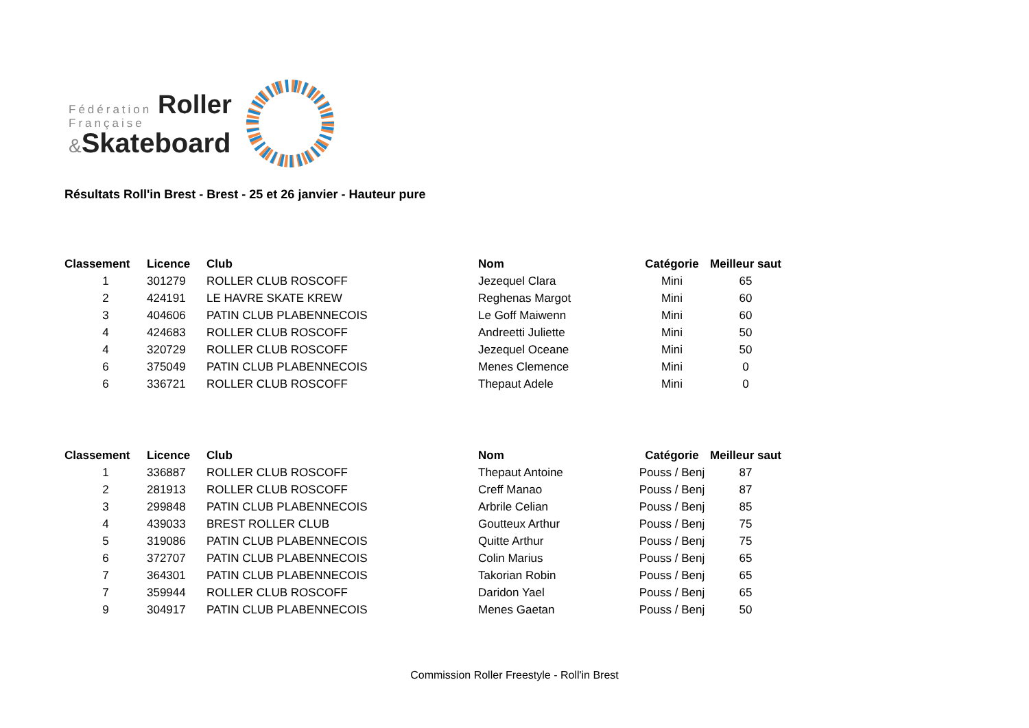Fédération Roller
Française
&Skateboard
Résultats Roll'in Brest - Brest - 25 et 26 janvier - Hauteur pure
| Classement | Licence | Club | Nom | Catégorie | Meilleur saut |
| --- | --- | --- | --- | --- | --- |
| 1 | 301279 | ROLLER CLUB ROSCOFF | Jezequel Clara | Mini | 65 |
| 2 | 424191 | LE HAVRE SKATE KREW | Reghenas Margot | Mini | 60 |
| 3 | 404606 | PATIN CLUB PLABENNECOIS | Le Goff Maiwenn | Mini | 60 |
| 4 | 424683 | ROLLER CLUB ROSCOFF | Andreetti Juliette | Mini | 50 |
| 4 | 320729 | ROLLER CLUB ROSCOFF | Jezequel Oceane | Mini | 50 |
| 6 | 375049 | PATIN CLUB PLABENNECOIS | Menes Clemence | Mini | 0 |
| 6 | 336721 | ROLLER CLUB ROSCOFF | Thepaut Adele | Mini | 0 |
| Classement | Licence | Club | Nom | Catégorie | Meilleur saut |
| --- | --- | --- | --- | --- | --- |
| 1 | 336887 | ROLLER CLUB ROSCOFF | Thepaut Antoine | Pouss / Benj | 87 |
| 2 | 281913 | ROLLER CLUB ROSCOFF | Creff Manao | Pouss / Benj | 87 |
| 3 | 299848 | PATIN CLUB PLABENNECOIS | Arbrile Celian | Pouss / Benj | 85 |
| 4 | 439033 | BREST ROLLER CLUB | Goutteux Arthur | Pouss / Benj | 75 |
| 5 | 319086 | PATIN CLUB PLABENNECOIS | Quitte Arthur | Pouss / Benj | 75 |
| 6 | 372707 | PATIN CLUB PLABENNECOIS | Colin Marius | Pouss / Benj | 65 |
| 7 | 364301 | PATIN CLUB PLABENNECOIS | Takorian Robin | Pouss / Benj | 65 |
| 7 | 359944 | ROLLER CLUB ROSCOFF | Daridon Yael | Pouss / Benj | 65 |
| 9 | 304917 | PATIN CLUB PLABENNECOIS | Menes Gaetan | Pouss / Benj | 50 |
Commission Roller Freestyle - Roll'in Brest